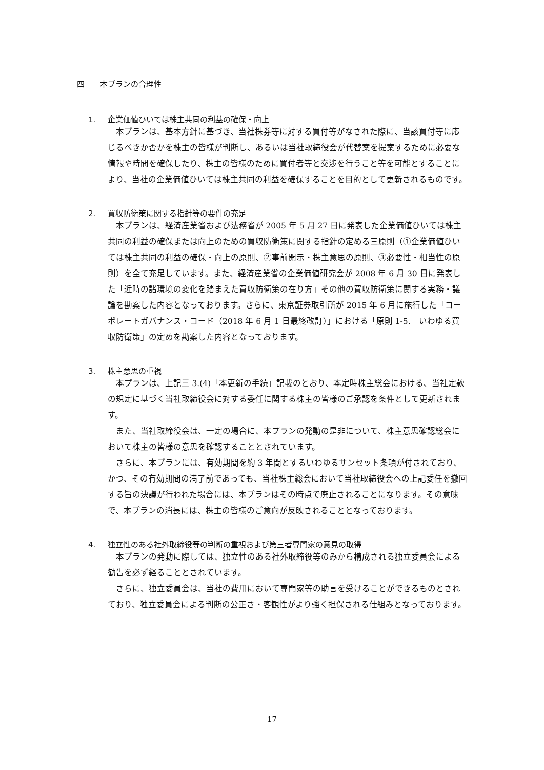四　　本プランの合理性
1. 企業価値ひいては株主共同の利益の確保・向上
本プランは、基本方針に基づき、当社株券等に対する買付等がなされた際に、当該買付等に応じるべきか否かを株主の皆様が判断し、あるいは当社取締役会が代替案を提案するために必要な情報や時間を確保したり、株主の皆様のために買付者等と交渉を行うこと等を可能とすることにより、当社の企業価値ひいては株主共同の利益を確保することを目的として更新されるものです。
2. 買収防衛策に関する指針等の要件の充足
本プランは、経済産業省および法務省が 2005 年 5 月 27 日に発表した企業価値ひいては株主共同の利益の確保または向上のための買収防衛策に関する指針の定める三原則（①企業価値ひいては株主共同の利益の確保・向上の原則、②事前開示・株主意思の原則、③必要性・相当性の原則）を全て充足しています。また、経済産業省の企業価値研究会が 2008 年 6 月 30 日に発表した「近時の諸環境の変化を踏まえた買収防衛策の在り方」その他の買収防衛策に関する実務・議論を勘案した内容となっております。さらに、東京証券取引所が 2015 年 6 月に施行した「コーポレートガバナンス・コード（2018 年 6 月 1 日最終改訂）」における「原則 1-5.　いわゆる買収防衛策」の定めを勘案した内容となっております。
3. 株主意思の重視
本プランは、上記三 3.(4)「本更新の手続」記載のとおり、本定時株主総会における、当社定款の規定に基づく当社取締役会に対する委任に関する株主の皆様のご承認を条件として更新されます。
また、当社取締役会は、一定の場合に、本プランの発動の是非について、株主意思確認総会において株主の皆様の意思を確認することとされています。
さらに、本プランには、有効期間を約 3 年間とするいわゆるサンセット条項が付されており、かつ、その有効期間の満了前であっても、当社株主総会において当社取締役会への上記委任を撤回する旨の決議が行われた場合には、本プランはその時点で廃止されることになります。その意味で、本プランの消長には、株主の皆様のご意向が反映されることとなっております。
4. 独立性のある社外取締役等の判断の重視および第三者専門家の意見の取得
本プランの発動に際しては、独立性のある社外取締役等のみから構成される独立委員会による勧告を必ず経ることとされています。
さらに、独立委員会は、当社の費用において専門家等の助言を受けることができるものとされており、独立委員会による判断の公正さ・客観性がより強く担保される仕組みとなっております。
17